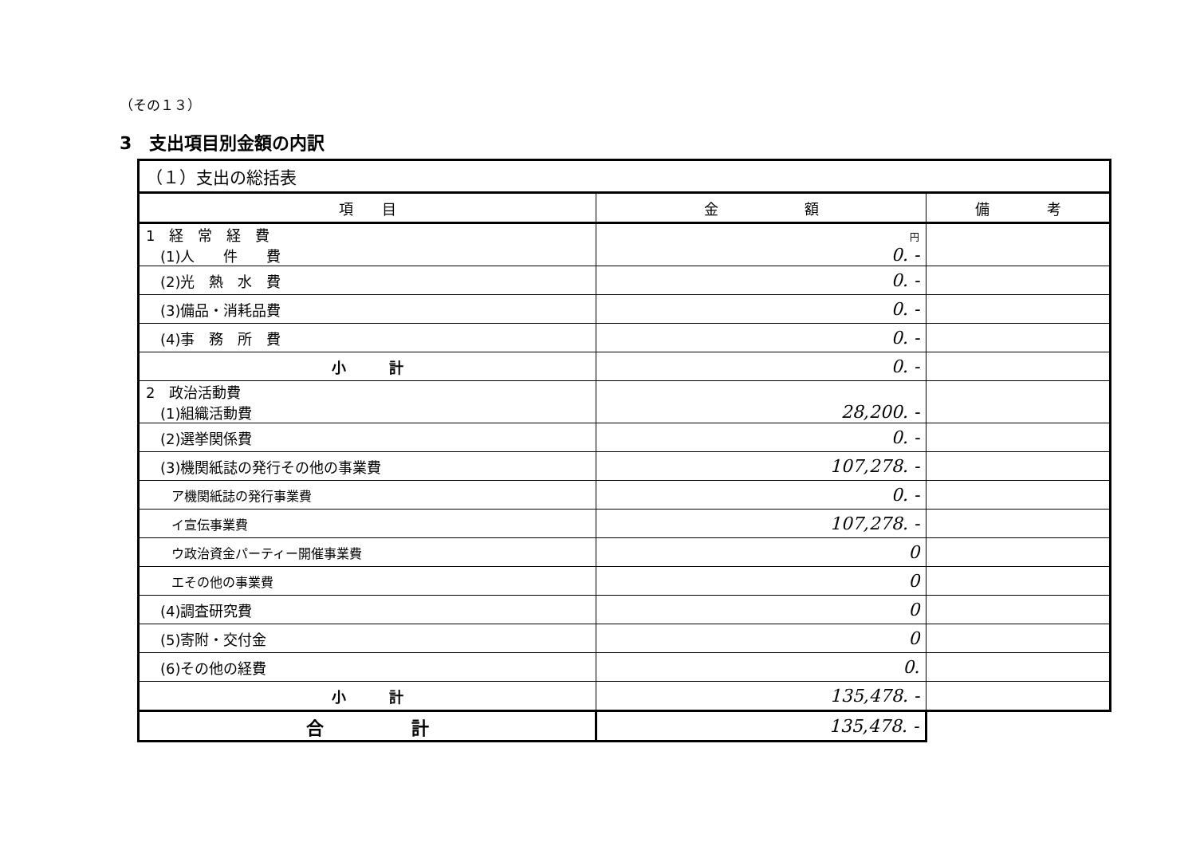（その１３）
3　支出項目別金額の内訳
| （１）支出の総括表 | | |
| 項 目 | 金 額 | 備 考 |
| 1 経 常 経 費 (1)人 件 費 | 円 0. - | |
| (2)光 熱 水 費 | 0. - | |
| (3)備品・消耗品費 | 0. - | |
| (4)事 務 所 費 | 0. - | |
| 小 計 | 0. - | |
| 2 政治活動費 (1)組織活動費 | 28,200. - | |
| (2)選挙関係費 | 0. - | |
| (3)機関紙誌の発行その他の事業費 | 107,278. - | |
| ア機関紙誌の発行事業費 | 0. - | |
| イ宣伝事業費 | 107,278. - | |
| ウ政治資金パーティー開催事業費 | 0 | |
| エその他の事業費 | 0 | |
| (4)調査研究費 | 0 | |
| (5)寄附・交付金 | 0 | |
| (6)その他の経費 | 0. | |
| 小 計 | 135,478. - | |
| 合 計 | 135,478. - | |